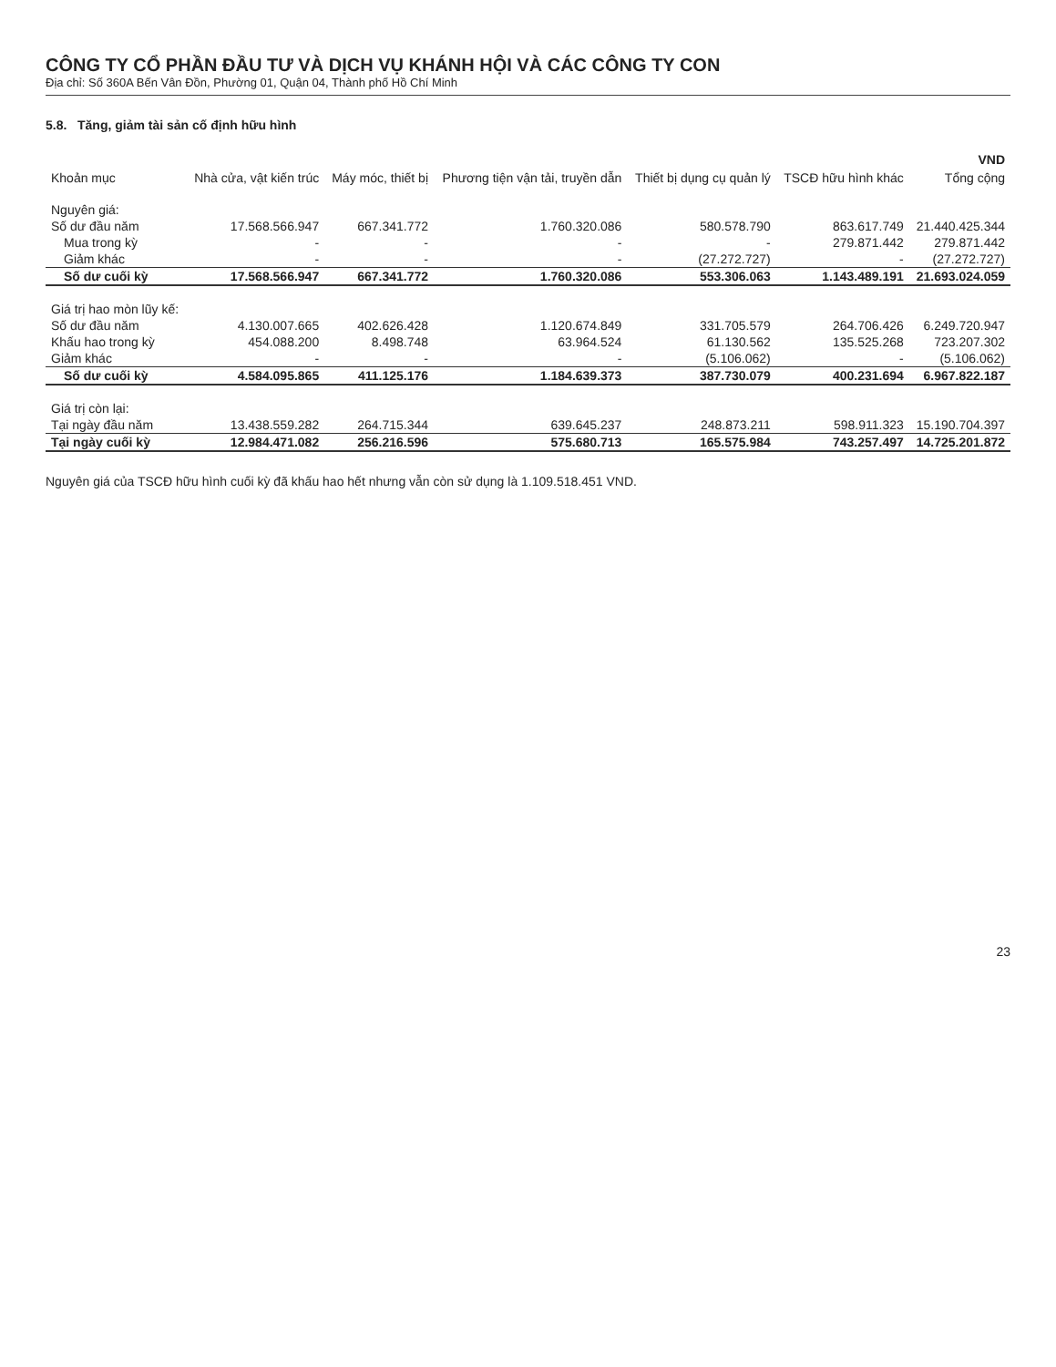CÔNG TY CỔ PHẦN ĐẦU TƯ VÀ DỊCH VỤ KHÁNH HỘI VÀ CÁC CÔNG TY CON
Địa chỉ: Số 360A Bến Vân Đồn, Phường 01, Quận 04, Thành phố Hồ Chí Minh
5.8. Tăng, giảm tài sản cố định hữu hình
| | | | | | | VND |
| --- | --- | --- | --- | --- | --- | --- |
| Khoản mục | Nhà cửa, vật kiến trúc | Máy móc, thiết bị | Phương tiện vận tải, truyền dẫn | Thiết bị dụng cụ quản lý | TSCĐ hữu hình khác | Tổng cộng |
| Nguyên giá: | | | | | | |
| Số dư đầu năm | 17.568.566.947 | 667.341.772 | 1.760.320.086 | 580.578.790 | 863.617.749 | 21.440.425.344 |
| Mua trong kỳ | - | - | - | - | 279.871.442 | 279.871.442 |
| Giảm khác | - | - | - | (27.272.727) | - | (27.272.727) |
| Số dư cuối kỳ | 17.568.566.947 | 667.341.772 | 1.760.320.086 | 553.306.063 | 1.143.489.191 | 21.693.024.059 |
| Giá trị hao mòn lũy kế: | | | | | | |
| Số dư đầu năm | 4.130.007.665 | 402.626.428 | 1.120.674.849 | 331.705.579 | 264.706.426 | 6.249.720.947 |
| Khấu hao trong kỳ | 454.088.200 | 8.498.748 | 63.964.524 | 61.130.562 | 135.525.268 | 723.207.302 |
| Giảm khác | - | - | - | (5.106.062) | - | (5.106.062) |
| Số dư cuối kỳ | 4.584.095.865 | 411.125.176 | 1.184.639.373 | 387.730.079 | 400.231.694 | 6.967.822.187 |
| Giá trị còn lại: | | | | | | |
| Tại ngày đầu năm | 13.438.559.282 | 264.715.344 | 639.645.237 | 248.873.211 | 598.911.323 | 15.190.704.397 |
| Tại ngày cuối kỳ | 12.984.471.082 | 256.216.596 | 575.680.713 | 165.575.984 | 743.257.497 | 14.725.201.872 |
Nguyên giá của TSCĐ hữu hình cuối kỳ đã khấu hao hết nhưng vẫn còn sử dụng là 1.109.518.451 VND.
23